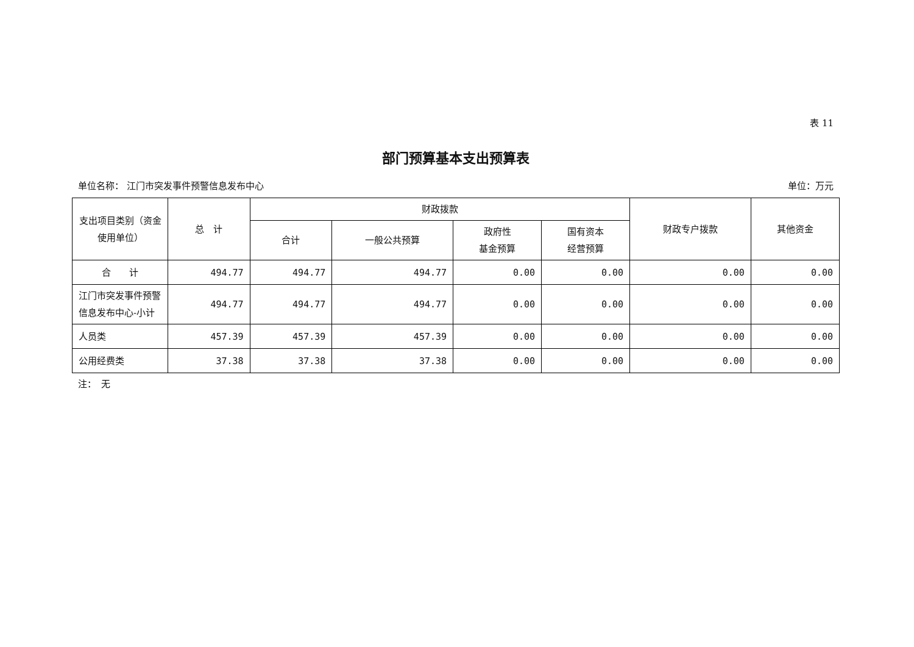表 11
部门预算基本支出预算表
单位名称： 江门市突发事件预警信息发布中心 单位：万元
| 支出项目类别（资金使用单位） | 总 计 | 财政拨款 | | | | 财政专户拨款 | 其他资金 |
| --- | --- | --- | --- | --- | --- | --- | --- |
| | | 合计 | 一般公共预算 | 政府性 基金预算 | 国有资本 经营预算 | | |
| 合 计 | 494.77 | 494.77 | 494.77 | 0.00 | 0.00 | 0.00 | 0.00 |
| 江门市突发事件预警信息发布中心-小计 | 494.77 | 494.77 | 494.77 | 0.00 | 0.00 | 0.00 | 0.00 |
| 人员类 | 457.39 | 457.39 | 457.39 | 0.00 | 0.00 | 0.00 | 0.00 |
| 公用经费类 | 37.38 | 37.38 | 37.38 | 0.00 | 0.00 | 0.00 | 0.00 |
注：　无